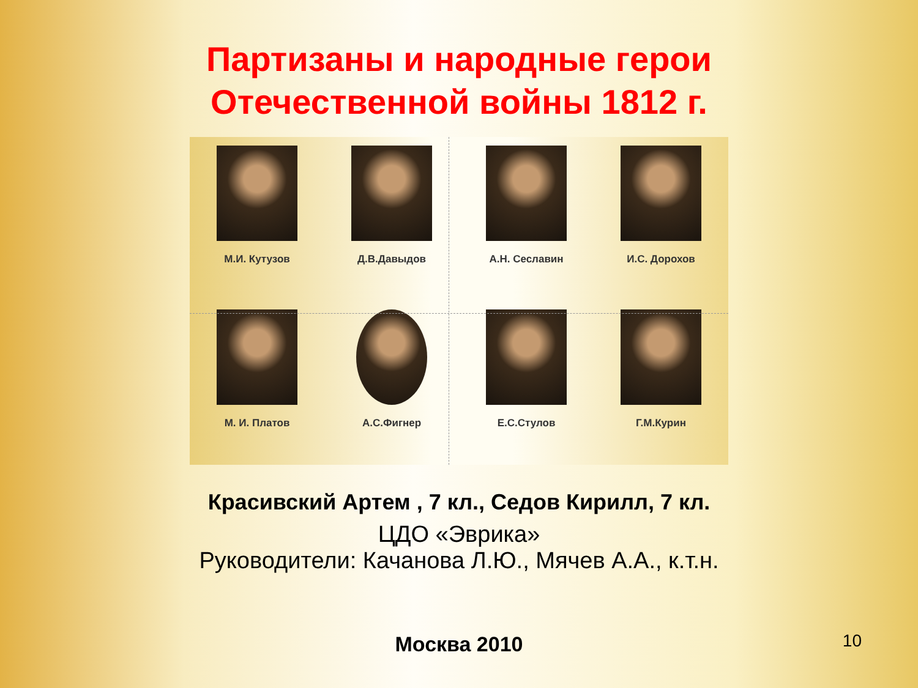Партизаны и народные герои
Отечественной войны 1812 г.
М.И. Кутузов
Д.В.Давыдов
А.Н. Сеславин
И.С. Дорохов
М. И. Платов
А.С.Фигнер
Е.С.Стулов
Г.М.Курин
Красивский Артем , 7 кл., Седов Кирилл, 7 кл.
ЦДО «Эврика»
Руководители: Качанова Л.Ю., Мячев А.А., к.т.н.
Москва 2010
10